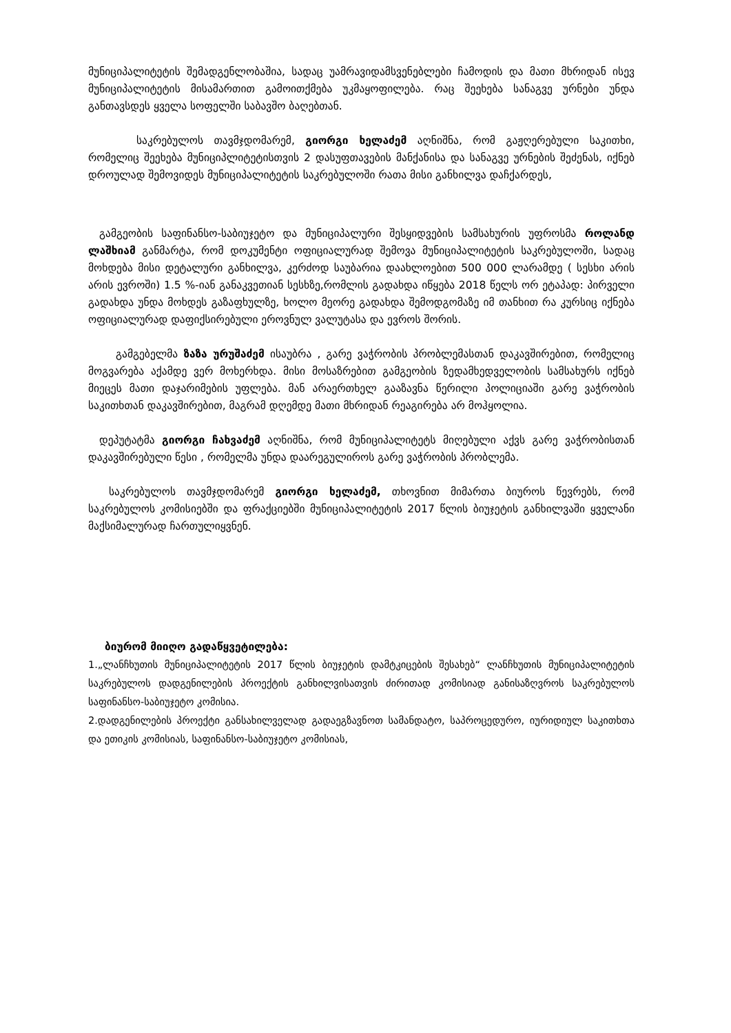მუნიციპალიტეტის შემადგენლობაშია, სადაც უამრავიდამსვენებლები ჩამოდის და მათი მხრიდან ისევ მუნიციპალიტეტის მისამართით გამოითქმება უკმაყოფილება. რაც შეეხება სანაგვე ურნები უნდა განთავსდეს ყველა სოფელში საბავშო ბაღებთან.
საკრებულოს თავმჯდომარემ, გიორგი ხელაძემ აღნიშნა, რომ გაჟღერებული საკითხი, რომელიც შეეხება მუნიციპლიტეტისთვის 2 დასუფთავების მანქანისა და სანაგვე ურნების შეძენას, იქნებ დროულად შემოვიდეს მუნიციპალიტეტის საკრებულოში რათა მისი განხილვა დაჩქარდეს,
გამგეობის საფინანსო-საბიუჯეტო და მუნიციპალური შესყიდვების სამსახურის უფროსმა როლანდ ლაშხიამ განმარტა, რომ დოკუმენტი ოფიციალურად შემოვა მუნიციპალიტეტის საკრებულოში, სადაც მოხდება მისი დეტალური განხილვა, კერძოდ საუბარია დაახლოებით 500 000 ლარამდე ( სესხი არის არის ევროში) 1.5 %-იან განაკვეთიან სესხზე,რომლის გადახდა იწყება 2018 წელს ორ ეტაპად: პირველი გადახდა უნდა მოხდეს გაზაფხულზე, ხოლო მეორე გადახდა შემოდგომაზე იმ თანხით რა კურსიც იქნება ოფიციალურად დაფიქსირებული ეროვნულ ვალუტასა და ევროს შორის.
გამგებელმა ზაზა ურუშაძემ ისაუბრა , გარე ვაჭრობის პრობლემასთან დაკავშირებით, რომელიც მოგვარება აქამდე ვერ მოხერხდა. მისი მოსაზრებით გამგეობის ზედამხედველობის სამსახურს იქნებ მიეცეს მათი დაჯარიმების უფლება. მან არაერთხელ გააზავნა წერილი პოლიციაში გარე ვაჭრობის საკითხთან დაკავშირებით, მაგრამ დღემდე მათი მხრიდან რეაგირება არ მოჰყოლია.
დეპუტატმა გიორგი ჩახვაძემ აღნიშნა, რომ მუნიციპალიტეტს მიღებული აქვს გარე ვაჭრობისთან დაკავშირებული წესი , რომელმა უნდა დაარეგულიროს გარე ვაჭრობის პრობლემა.
საკრებულოს თავმჯდომარემ გიორგი ხელაძემ, თხოვნით მიმართა ბიუროს წევრებს, რომ საკრებულოს კომისიებში და ფრაქციებში მუნიციპალიტეტის 2017 წლის ბიუჯეტის განხილვაში ყველანი მაქსიმალურად ჩართულიყვნენ.
ბიურომ მიიღო გადაწყვეტილება:
1.„ლანჩხუთის მუნიციპალიტეტის 2017 წლის ბიუჯეტის დამტკიცების შესახებ“ ლანჩხუთის მუნიციპალიტეტის საკრებულოს დადგენილების პროექტის განხილვისათვის ძირითად კომისიად განისაზღვროს საკრებულოს საფინანსო-საბიუჯეტო კომისია.
2.დადგენილების პროექტი განსახილველად გადაეგზავნოთ სამანდატო, საპროცედურო, იურიდიულ საკითხთა და ეთიკის კომისიას, საფინანსო-საბიუჯეტო კომისიას,